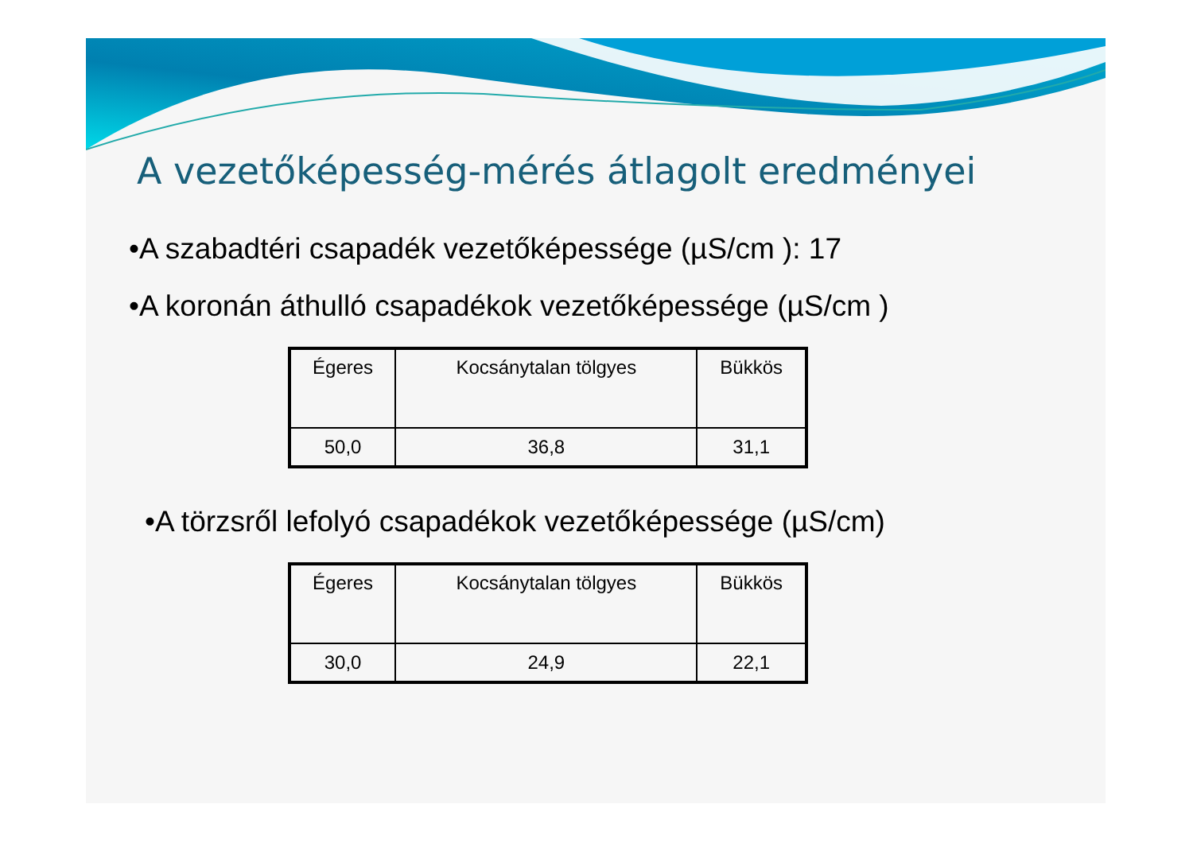A vezetőképesség-mérés átlagolt eredményei
•A szabadtéri csapadék vezetőképessége (µS/cm ): 17
•A koronán áthulló csapadékok vezetőképessége (µS/cm )
| Égeres | Kocsánytalan tölgyes | Bükkös |
| --- | --- | --- |
| 50,0 | 36,8 | 31,1 |
•A törzsről lefolyó csapadékok vezetőképessége (µS/cm)
| Égeres | Kocsánytalan tölgyes | Bükkös |
| --- | --- | --- |
| 30,0 | 24,9 | 22,1 |